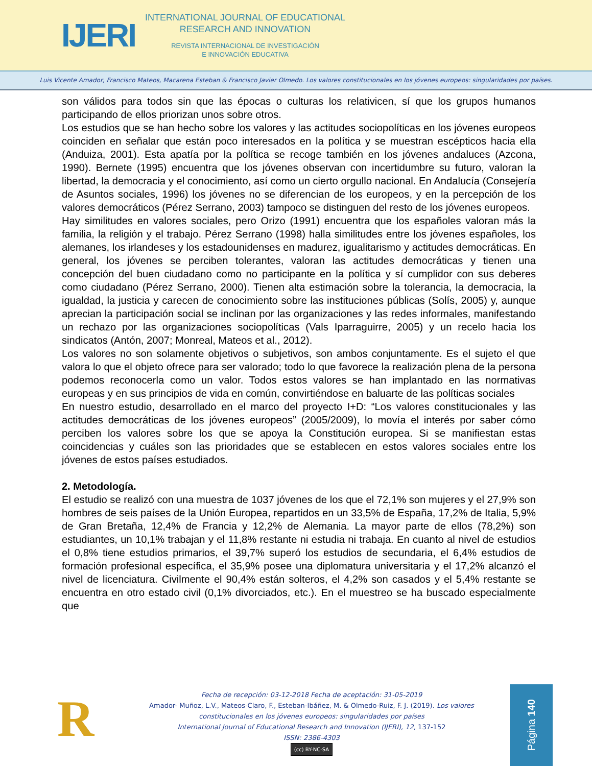IJERI
INTERNATIONAL JOURNAL OF EDUCATIONAL
RESEARCH AND INNOVATION
REVISTA INTERNACIONAL DE INVESTIGACIÓN
E INNOVACIÓN EDUCATIVA
Luis Vicente Amador, Francisco Mateos, Macarena Esteban & Francisco Javier Olmedo. Los valores constitucionales en los jóvenes europeos: singularidades por países.
son válidos para todos sin que las épocas o culturas los relativicen, sí que los grupos humanos participando de ellos priorizan unos sobre otros.
Los estudios que se han hecho sobre los valores y las actitudes sociopolíticas en los jóvenes europeos coinciden en señalar que están poco interesados en la política y se muestran escépticos hacia ella (Anduiza, 2001). Esta apatía por la política se recoge también en los jóvenes andaluces (Azcona, 1990). Bernete (1995) encuentra que los jóvenes observan con incertidumbre su futuro, valoran la libertad, la democracia y el conocimiento, así como un cierto orgullo nacional. En Andalucía (Consejería de Asuntos sociales, 1996) los jóvenes no se diferencian de los europeos, y en la percepción de los valores democráticos (Pérez Serrano, 2003) tampoco se distinguen del resto de los jóvenes europeos.
Hay similitudes en valores sociales, pero Orizo (1991) encuentra que los españoles valoran más la familia, la religión y el trabajo. Pérez Serrano (1998) halla similitudes entre los jóvenes españoles, los alemanes, los irlandeses y los estadounidenses en madurez, igualitarismo y actitudes democráticas. En general, los jóvenes se perciben tolerantes, valoran las actitudes democráticas y tienen una concepción del buen ciudadano como no participante en la política y sí cumplidor con sus deberes como ciudadano (Pérez Serrano, 2000). Tienen alta estimación sobre la tolerancia, la democracia, la igualdad, la justicia y carecen de conocimiento sobre las instituciones públicas (Solís, 2005) y, aunque aprecian la participación social se inclinan por las organizaciones y las redes informales, manifestando un rechazo por las organizaciones sociopolíticas (Vals Iparraguirre, 2005) y un recelo hacia los sindicatos (Antón, 2007; Monreal, Mateos et al., 2012).
Los valores no son solamente objetivos o subjetivos, son ambos conjuntamente. Es el sujeto el que valora lo que el objeto ofrece para ser valorado; todo lo que favorece la realización plena de la persona podemos reconocerla como un valor. Todos estos valores se han implantado en las normativas europeas y en sus principios de vida en común, convirtiéndose en baluarte de las políticas sociales
En nuestro estudio, desarrollado en el marco del proyecto I+D: “Los valores constitucionales y las actitudes democráticas de los jóvenes europeos” (2005/2009), lo movía el interés por saber cómo perciben los valores sobre los que se apoya la Constitución europea. Si se manifiestan estas coincidencias y cuáles son las prioridades que se establecen en estos valores sociales entre los jóvenes de estos países estudiados.
2. Metodología.
El estudio se realizó con una muestra de 1037 jóvenes de los que el 72,1% son mujeres y el 27,9% son hombres de seis países de la Unión Europea, repartidos en un 33,5% de España, 17,2% de Italia, 5,9% de Gran Bretaña, 12,4% de Francia y 12,2% de Alemania. La mayor parte de ellos (78,2%) son estudiantes, un 10,1% trabajan y el 11,8% restante ni estudia ni trabaja. En cuanto al nivel de estudios el 0,8% tiene estudios primarios, el 39,7% superó los estudios de secundaria, el 6,4% estudios de formación profesional específica, el 35,9% posee una diplomatura universitaria y el 17,2% alcanzó el nivel de licenciatura. Civilmente el 90,4% están solteros, el 4,2% son casados y el 5,4% restante se encuentra en otro estado civil (0,1% divorciados, etc.). En el muestreo se ha buscado especialmente que
R
Fecha de recepción: 03-12-2018 Fecha de aceptación: 31-05-2019
Amador- Muñoz, L.V., Mateos-Claro, F., Esteban-Ibáñez, M. & Olmedo-Ruiz, F. J. (2019). Los valores constitucionales en los jóvenes europeos: singularidades por países
International Journal of Educational Research and Innovation (IJERI), 12, 137-152
ISSN: 2386-4303
(cc) BY-NC-SA
Página 140